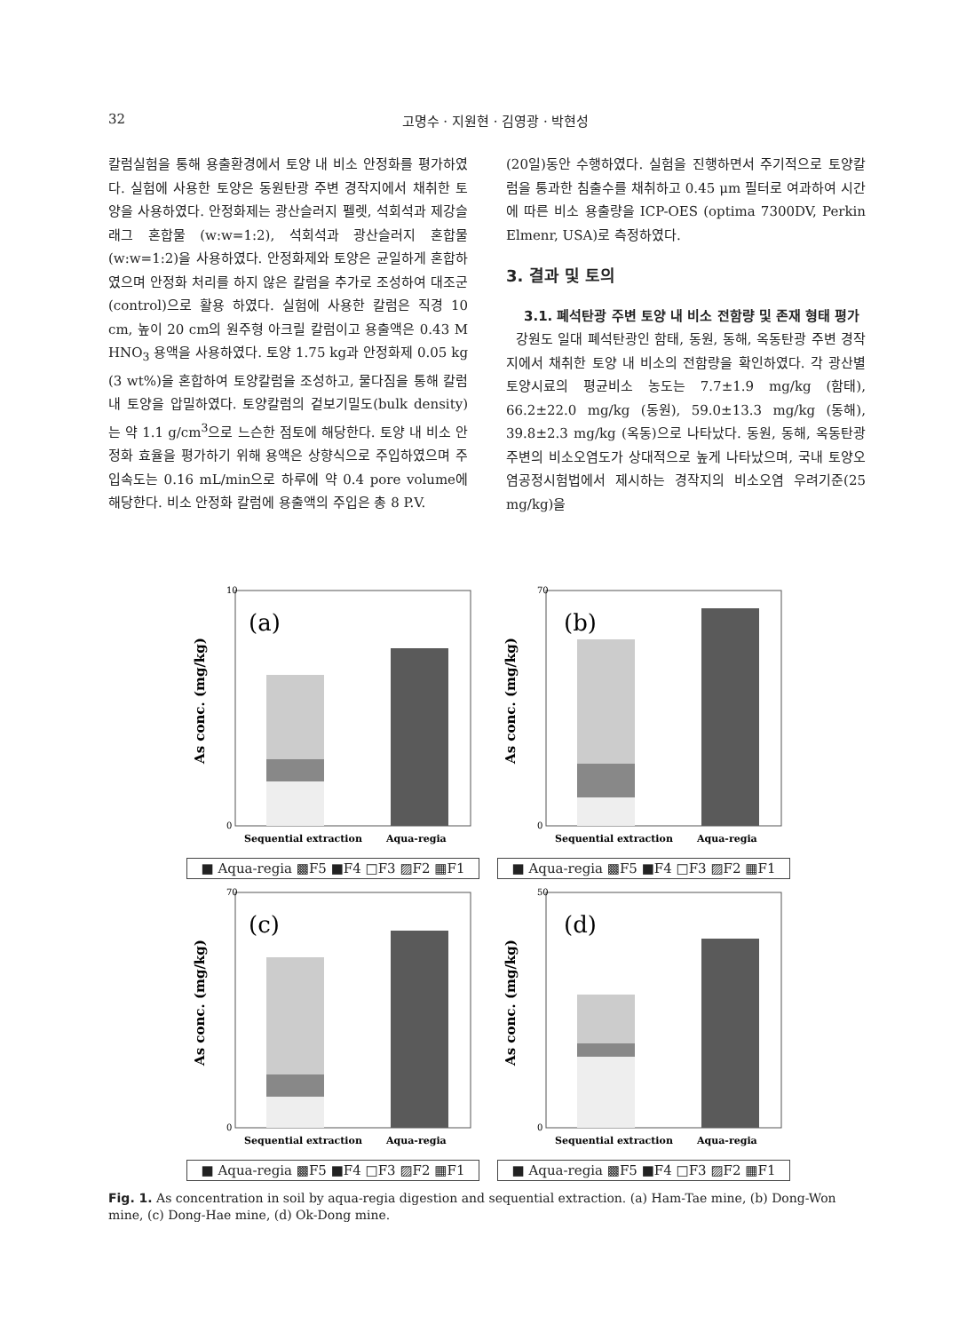32 고명수 · 지원현 · 김영광 · 박현성
칼럼실험을 통해 용출환경에서 토양 내 비소 안정화를 평가하였다. 실험에 사용한 토양은 동원탄광 주변 경작지에서 채취한 토양을 사용하였다. 안정화제는 광산슬러지 펠렛, 석회석과 제강슬래그 혼합물 (w:w=1:2), 석회석과 광산슬러지 혼합물(w:w=1:2)을 사용하였다. 안정화제와 토양은 균일하게 혼합하였으며 안정화 처리를 하지 않은 칼럼을 추가로 조성하여 대조군(control)으로 활용 하였다. 실험에 사용한 칼럼은 직경 10 cm, 높이 20 cm의 원주형 아크릴 칼럼이고 용출액은 0.43 M HNO<sub>3</sub> 용액을 사용하였다. 토양 1.75 kg과 안정화제 0.05 kg (3 wt%)을 혼합하여 토양칼럼을 조성하고, 물다짐을 통해 칼럼 내 토양을 압밀하였다. 토양칼럼의 겉보기밀도(bulk density)는 약 1.1 g/cm<sup>3</sup>으로 느슨한 점토에 해당한다. 토양 내 비소 안정화 효율을 평가하기 위해 용액은 상향식으로 주입하였으며 주입속도는 0.16 mL/min으로 하루에 약 0.4 pore volume에 해당한다. 비소 안정화 칼럼에 용출액의 주입은 총 8 P.V.
(20일)동안 수행하였다. 실험을 진행하면서 주기적으로 토양칼럼을 통과한 침출수를 채취하고 0.45 μm 필터로 여과하여 시간에 따른 비소 용출량을 ICP-OES (optima 7300DV, Perkin Elmenr, USA)로 측정하였다.
3. 결과 및 토의
3.1. 폐석탄광 주변 토양 내 비소 전함량 및 존재 형태 평가
강원도 일대 폐석탄광인 함태, 동원, 동해, 옥동탄광 주변 경작지에서 채취한 토양 내 비소의 전함량을 확인하였다. 각 광산별 토양시료의 평균비소 농도는 7.7±1.9 mg/kg (함태), 66.2±22.0 mg/kg (동원), 59.0±13.3 mg/kg (동해), 39.8±2.3 mg/kg (옥동)으로 나타났다. 동원, 동해, 옥동탄광 주변의 비소오염도가 상대적으로 높게 나타났으며, 국내 토양오염공정시험법에서 제시하는 경작지의 비소오염 우려기준(25 mg/kg)을
As conc. (mg/kg)
(a)
10
0
Sequential extraction
Aqua-regia
■ Aqua-regia ▩F5 ■F4 □F3 ▨F2 ▦F1
As conc. (mg/kg)
(b)
70
0
Sequential extraction
Aqua-regia
■ Aqua-regia ▩F5 ■F4 □F3 ▨F2 ▦F1
As conc. (mg/kg)
(c)
70
0
Sequential extraction
Aqua-regia
■ Aqua-regia ▩F5 ■F4 □F3 ▨F2 ▦F1
As conc. (mg/kg)
(d)
50
0
Sequential extraction
Aqua-regia
■ Aqua-regia ▩F5 ■F4 □F3 ▨F2 ▦F1
Fig. 1. As concentration in soil by aqua-regia digestion and sequential extraction. (a) Ham-Tae mine, (b) Dong-Won mine, (c) Dong-Hae mine, (d) Ok-Dong mine.